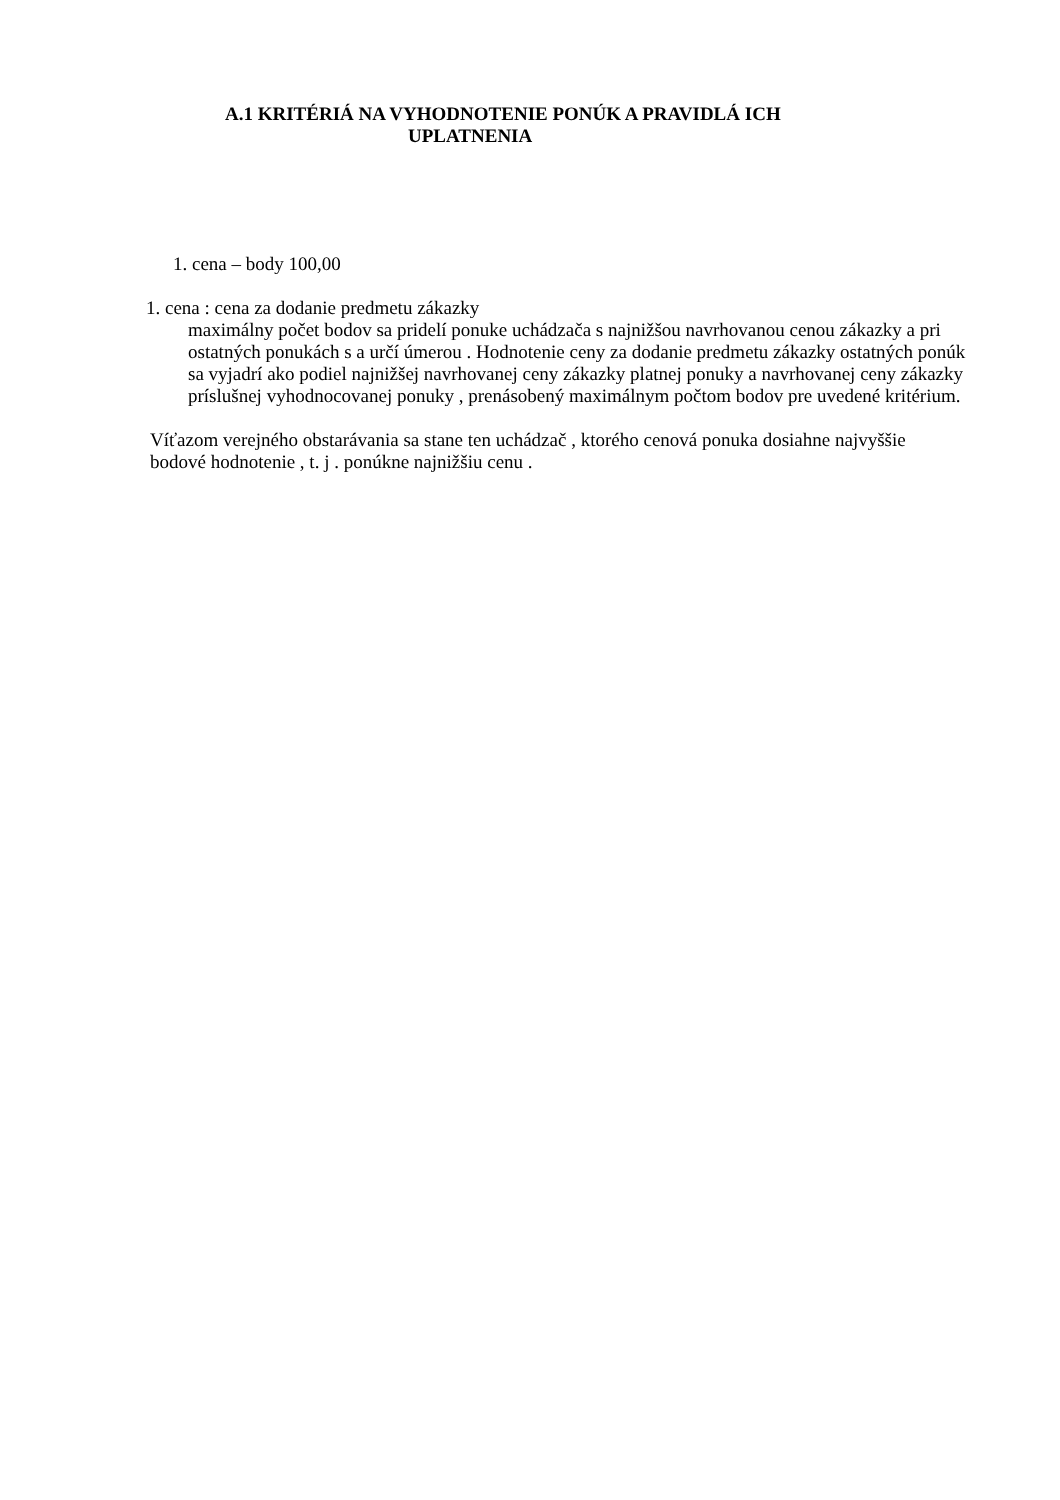A.1 KRITÉRIÁ NA VYHODNOTENIE PONÚK A PRAVIDLÁ ICH
UPLATNENIA
1. cena – body 100,00
1. cena : cena za dodanie predmetu zákazky
maximálny počet bodov sa pridelí ponuke uchádzača s najnižšou navrhovanou cenou zákazky a pri ostatných ponukách s a určí úmerou . Hodnotenie ceny za dodanie predmetu zákazky ostatných ponúk sa vyjadrí ako podiel najnižšej navrhovanej ceny zákazky platnej ponuky a navrhovanej ceny zákazky príslušnej vyhodnocovanej ponuky , prenásobený maximálnym počtom bodov pre uvedené kritérium.
Víťazom verejného obstarávania sa stane ten uchádzač , ktorého cenová ponuka dosiahne najvyššie bodové hodnotenie , t. j . ponúkne najnižšiu cenu .